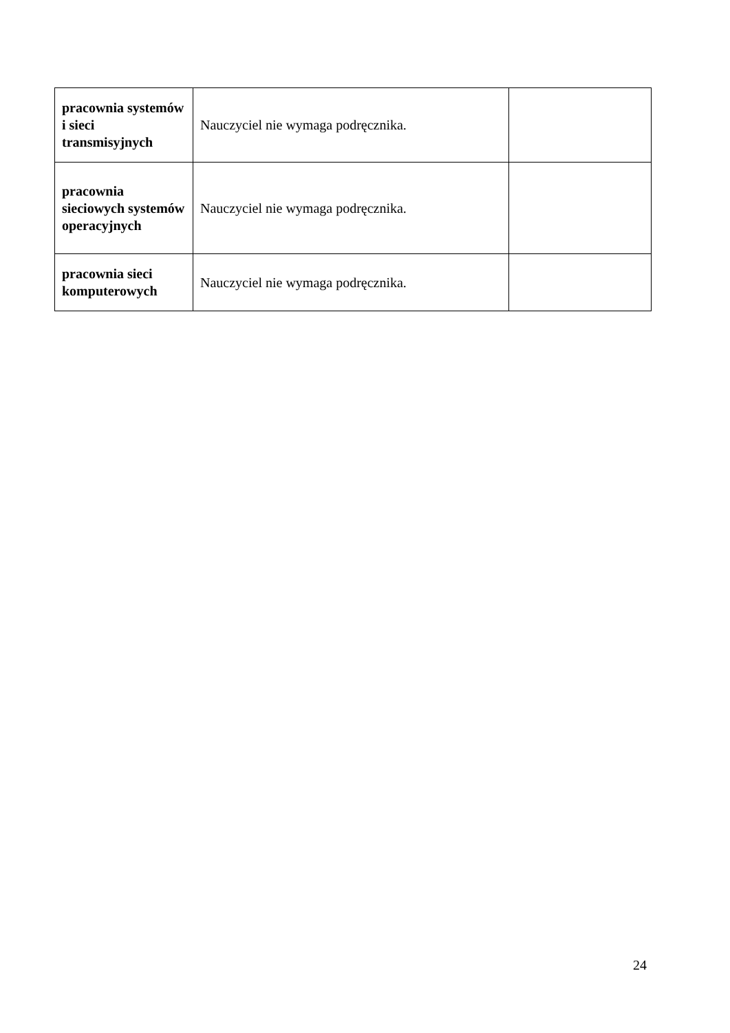| pracownia systemów i sieci transmisyjnych | Nauczyciel nie wymaga podręcznika. | |
| pracownia sieciowych systemów operacyjnych | Nauczyciel nie wymaga podręcznika. | |
| pracownia sieci komputerowych | Nauczyciel nie wymaga podręcznika. | |
24